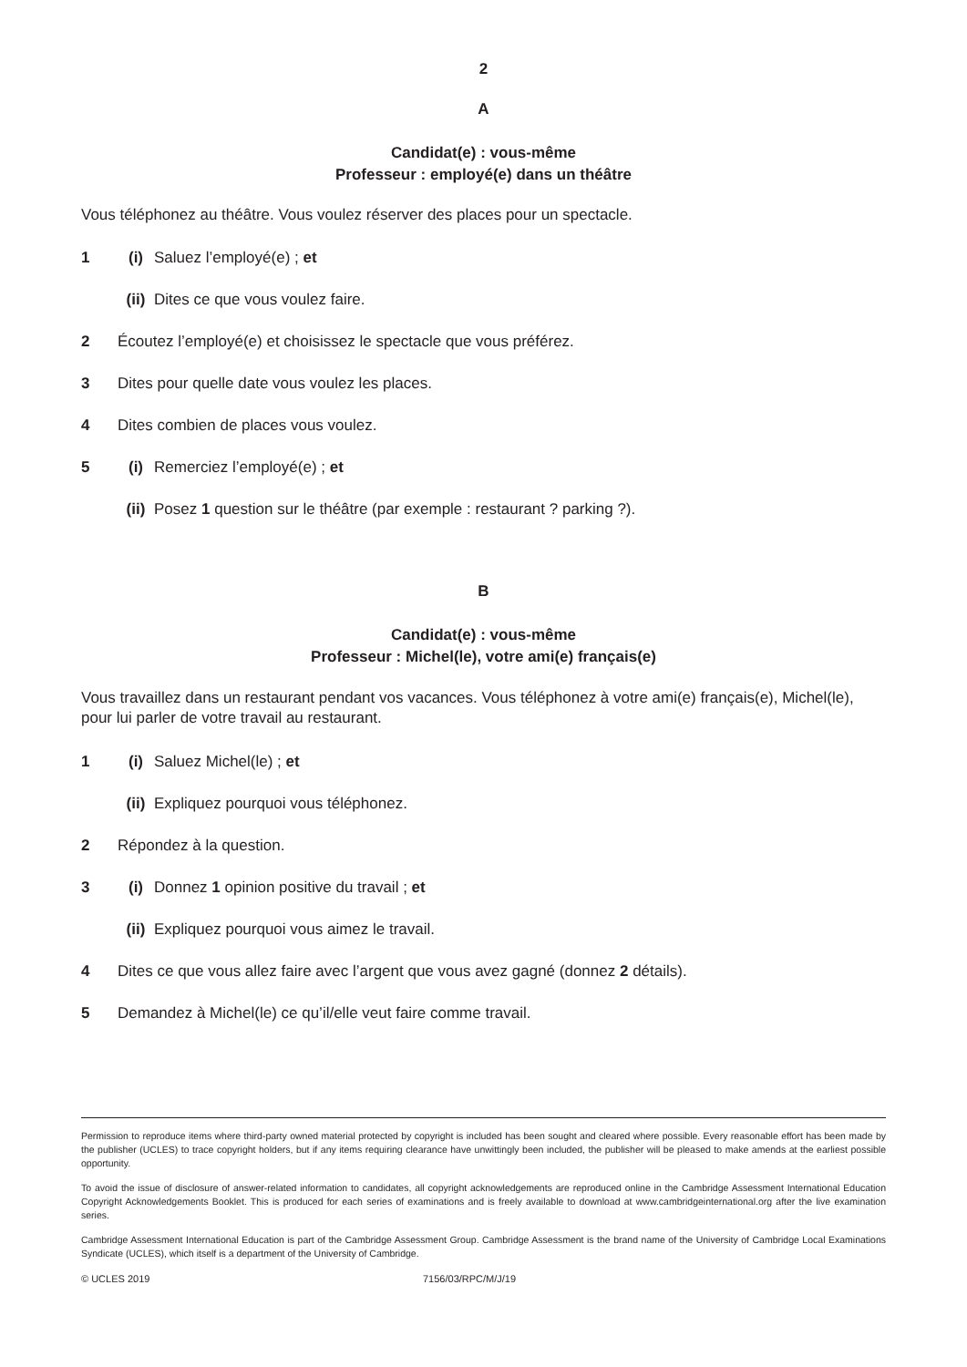2
A
Candidat(e) : vous-même
Professeur : employé(e) dans un théâtre
Vous téléphonez au théâtre. Vous voulez réserver des places pour un spectacle.
1 (i) Saluez l’employé(e) ; et
(ii) Dites ce que vous voulez faire.
2 Écoutez l’employé(e) et choisissez le spectacle que vous préférez.
3 Dites pour quelle date vous voulez les places.
4 Dites combien de places vous voulez.
5 (i) Remerciez l’employé(e) ; et
(ii) Posez 1 question sur le théâtre (par exemple : restaurant ? parking ?).
B
Candidat(e) : vous-même
Professeur : Michel(le), votre ami(e) français(e)
Vous travaillez dans un restaurant pendant vos vacances. Vous téléphonez à votre ami(e) français(e), Michel(le), pour lui parler de votre travail au restaurant.
1 (i) Saluez Michel(le) ; et
(ii) Expliquez pourquoi vous téléphonez.
2 Répondez à la question.
3 (i) Donnez 1 opinion positive du travail ; et
(ii) Expliquez pourquoi vous aimez le travail.
4 Dites ce que vous allez faire avec l’argent que vous avez gagné (donnez 2 détails).
5 Demandez à Michel(le) ce qu’il/elle veut faire comme travail.
Permission to reproduce items where third-party owned material protected by copyright is included has been sought and cleared where possible. Every reasonable effort has been made by the publisher (UCLES) to trace copyright holders, but if any items requiring clearance have unwittingly been included, the publisher will be pleased to make amends at the earliest possible opportunity.
To avoid the issue of disclosure of answer-related information to candidates, all copyright acknowledgements are reproduced online in the Cambridge Assessment International Education Copyright Acknowledgements Booklet. This is produced for each series of examinations and is freely available to download at www.cambridgeinternational.org after the live examination series.
Cambridge Assessment International Education is part of the Cambridge Assessment Group. Cambridge Assessment is the brand name of the University of Cambridge Local Examinations Syndicate (UCLES), which itself is a department of the University of Cambridge.
© UCLES 2019 7156/03/RPC/M/J/19